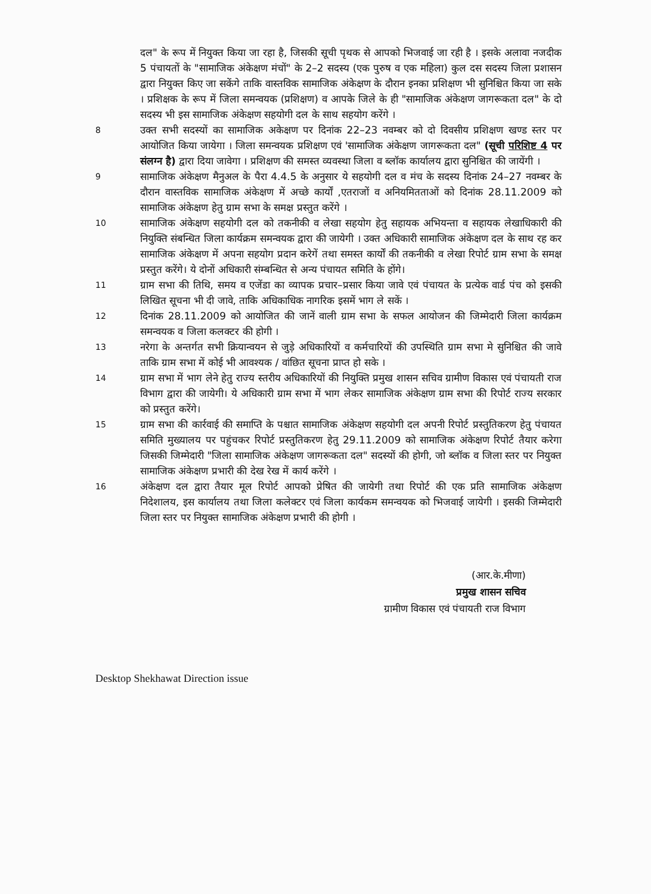दल" के रूप में नियुक्त किया जा रहा है, जिसकी सूची पृथक से आपको भिजवाई जा रही है । इसके अलावा नजदीक 5 पंचायतों के "सामाजिक अंकेक्षण मंचों" के 2–2 सदस्य (एक पुरुष व एक महिला) कुल दस सदस्य जिला प्रशासन द्वारा नियुक्त किए जा सकेंगे ताकि वास्तविक सामाजिक अंकेक्षण के दौरान इनका प्रशिक्षण भी सुनिश्चित किया जा सके । प्रशिक्षक के रूप में जिला समन्वयक (प्रशिक्षण) व आपके जिले के ही "सामाजिक अंकेक्षण जागरूकता दल" के दो सदस्य भी इस सामाजिक अंकेक्षण सहयोगी दल के साथ सहयोग करेंगे ।
8
उक्त सभी सदस्यों का सामाजिक अकेक्षण पर दिनांक 22–23 नवम्बर को दो दिवसीय प्रशिक्षण खण्ड स्तर पर आयोजित किया जायेगा । जिला समन्वयक प्रशिक्षण एवं 'सामाजिक अंकेक्षण जागरूकता दल" (सूची परिशिष्ट 4 पर संलग्न है) द्वारा दिया जावेगा । प्रशिक्षण की समस्त व्यवस्था जिला व ब्लॉक कार्यालय द्वारा सुनिश्चित की जायेंगी ।
9
सामाजिक अंकेक्षण मैनुअल के पैरा 4.4.5 के अनुसार ये सहयोगी दल व मंच के सदस्य दिनांक 24–27 नवम्बर के दौरान वास्तविक सामाजिक अंकेक्षण में अच्छे कार्यों ,एतराजों व अनियमितताओं को दिनांक 28.11.2009 को सामाजिक अंकेक्षण हेतु ग्राम सभा के समक्ष प्रस्तुत करेंगे ।
10
सामाजिक अंकेक्षण सहयोगी दल को तकनीकी व लेखा सहयोग हेतु सहायक अभियन्ता व सहायक लेखाधिकारी की नियुक्ति संबन्धित जिला कार्यक्रम समन्वयक द्वारा की जायेगी । उक्त अधिकारी सामाजिक अंकेक्षण दल के साथ रह कर सामाजिक अंकेक्षण में अपना सहयोग प्रदान करेगें तथा समस्त कार्यों की तकनीकी व लेखा रिपोर्ट ग्राम सभा के समक्ष प्रस्तुत करेंगे। ये दोनों अधिकारी संम्बन्धित से अन्य पंचायत समिति के होंगे।
11
ग्राम सभा की तिथि, समय व एजेंडा का व्यापक प्रचार–प्रसार किया जावे एवं पंचायत के प्रत्येक वार्ड पंच को इसकी लिखित सूचना भी दी जावे, ताकि अधिकाधिक नागरिक इसमें भाग ले सकें ।
12
दिनांक 28.11.2009 को आयोजित की जानें वाली ग्राम सभा के सफल आयोजन की जिम्मेदारी जिला कार्यक्रम समन्वयक व जिला कलक्टर की होगी ।
13
नरेगा के अन्तर्गत सभी क्रियान्वयन से जुड़े अधिकारियों व कर्मचारियों की उपस्थिति ग्राम सभा मे सुनिश्चित की जावे ताकि ग्राम सभा में कोई भी आवश्यक / वांछित सूचना प्राप्त हो सके ।
14
ग्राम सभा में भाग लेने हेतु राज्य स्तरीय अधिकारियों की नियुक्ति प्रमुख शासन सचिव ग्रामीण विकास एवं पंचायती राज विभाग द्वारा की जायेगी। ये अधिकारी ग्राम सभा में भाग लेकर सामाजिक अंकेक्षण ग्राम सभा की रिपोर्ट राज्य सरकार को प्रस्तुत करेंगे।
15
ग्राम सभा की कार्रवाई की समाप्ति के पश्चात सामाजिक अंकेक्षण सहयोगी दल अपनी रिपोर्ट प्रस्तुतिकरण हेतु पंचायत समिति मुख्यालय पर पहुंचकर रिपोर्ट प्रस्तुतिकरण हेतु 29.11.2009 को सामाजिक अंकेक्षण रिपोर्ट तैयार करेगा जिसकी जिम्मेदारी "जिला सामाजिक अंकेक्षण जागरूकता दल" सदस्यों की होगी, जो ब्लॉक व जिला स्तर पर नियुक्त सामाजिक अंकेक्षण प्रभारी की देख रेख में कार्य करेंगे ।
16
अंकेक्षण दल द्वारा तैयार मूल रिपोर्ट आपको प्रेषित की जायेगी तथा रिपोर्ट की एक प्रति सामाजिक अंकेक्षण निदेशालय, इस कार्यालय तथा जिला कलेक्टर एवं जिला कार्यकम समन्वयक को भिजवाई जायेगी । इसकी जिम्मेदारी जिला स्तर पर नियुक्त सामाजिक अंकेक्षण प्रभारी की होगी ।
(आर.के.मीणा)
प्रमुख शासन सचिव
ग्रामीण विकास एवं पंचायती राज विभाग
Desktop Shekhawat Direction issue